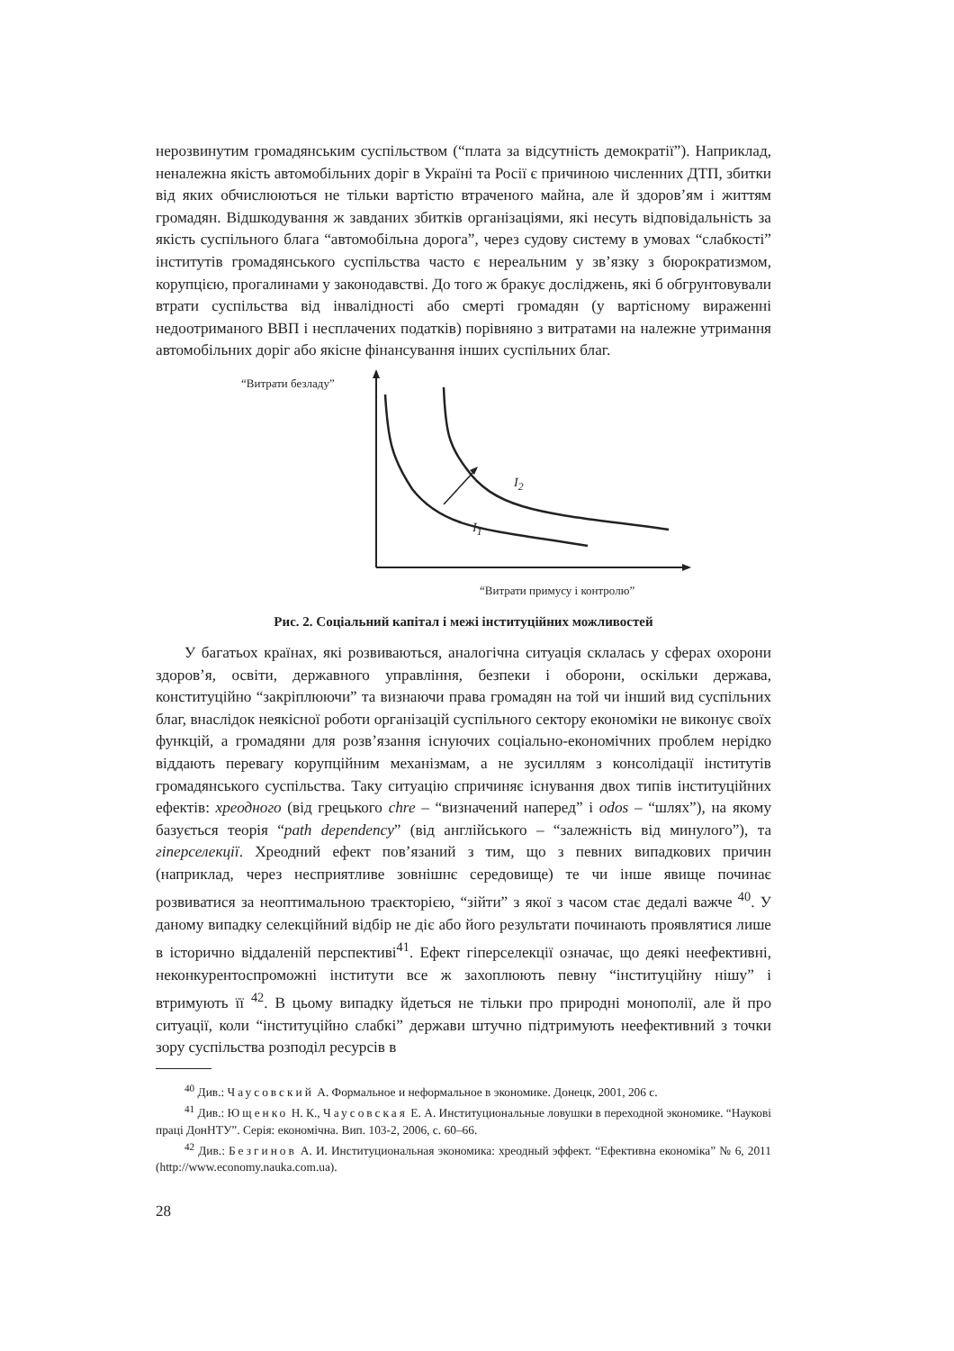нерозвинутим громадянським суспільством (“плата за відсутність демократії”). Наприклад, неналежна якість автомобільних доріг в Україні та Росії є причиною численних ДТП, збитки від яких обчислюються не тільки вартістю втраченого майна, але й здоров’ям і життям громадян. Відшкодування ж завданих збитків організаціями, які несуть відповідальність за якість суспільного блага “автомобільна дорога”, через судову систему в умовах “слабкості” інститутів громадянського суспільства часто є нереальним у зв’язку з бюрократизмом, корупцією, прогалинами у законодавстві. До того ж бракує досліджень, які б обгрунтовували втрати суспільства від інвалідності або смерті громадян (у вартісному вираженні недоотриманого ВВП і несплачених податків) порівняно з витратами на належне утримання автомобільних доріг або якісне фінансування інших суспільних благ.
“Витрати безладу”
I<sub>2</sub>
I<sub>1</sub>
“Витрати примусу і контролю”
Рис. 2. Соціальний капітал і межі інституційних можливостей
У багатьох країнах, які розвиваються, аналогічна ситуація склалась у сферах охорони здоров’я, освіти, державного управління, безпеки і оборони, оскільки держава, конституційно “закріплюючи” та визнаючи права громадян на той чи інший вид суспільних благ, внаслідок неякісної роботи організацій суспільного сектору економіки не виконує своїх функцій, а громадяни для розв’язання існуючих соціально-економічних проблем нерідко віддають перевагу корупційним механізмам, а не зусиллям з консолідації інститутів громадянського суспільства. Таку ситуацію спричиняє існування двох типів інституційних ефектів: хреодного (від грецького chre – “визначений наперед” і odos – “шлях”), на якому базується теорія “path dependency” (від англійського – “залежність від минулого”), та гіперселекції. Хреодний ефект пов’язаний з тим, що з певних випадкових причин (наприклад, через несприятливе зовнішнє середовище) те чи інше явище починає розвиватися за неоптимальною траєкторією, “зійти” з якої з часом стає дедалі важче <sup>40</sup>. У даному випадку селекційний відбір не діє або його результати починають проявлятися лише в історично віддаленій перспективі<sup>41</sup>. Ефект гіперселекції означає, що деякі неефективні, неконкурентоспроможні інститути все ж захоплюють певну “інституційну нішу” і втримують її <sup>42</sup>. В цьому випадку йдеться не тільки про природні монополії, але й про ситуації, коли “інституційно слабкі” держави штучно підтримують неефективний з точки зору суспільства розподіл ресурсів в
<sup>40</sup> Див.: Чаусовский А. Формальное и неформальное в экономике. Донецк, 2001, 206 с.
<sup>41</sup> Див.: Ющенко Н. К., Чаусовская Е. А. Институциональные ловушки в переходной экономике. “Наукові праці ДонНТУ”. Серія: економічна. Вип. 103-2, 2006, с. 60–66.
<sup>42</sup> Див.: Безгинов А. И. Институциональная экономика: хреодный эффект. “Ефективна економіка” № 6, 2011 (http://www.economy.nauka.com.ua).
28